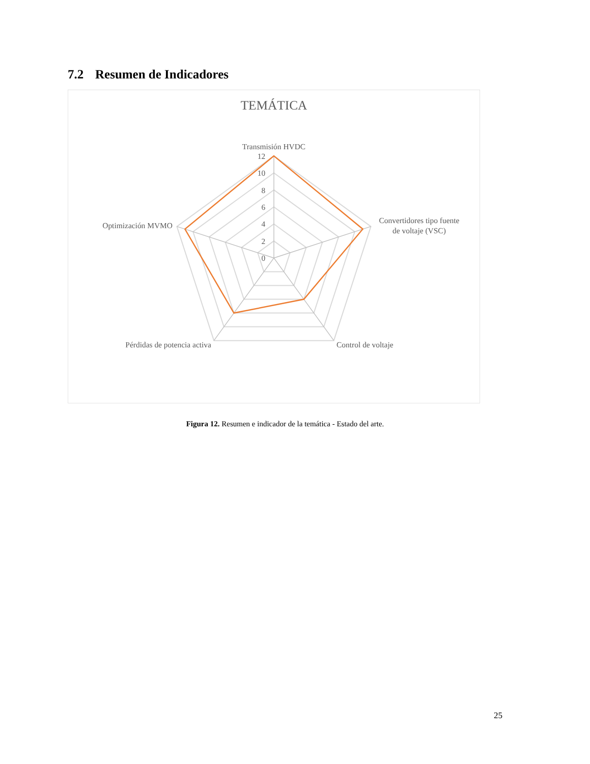7.2 Resumen de Indicadores
TEMÁTICA
12
10
8
6
4
2
0
Transmisión HVDC
Convertidores tipo fuente
de voltaje (VSC)
Control de voltaje
Pérdidas de potencia activa
Optimización MVMO
Figura 12. Resumen e indicador de la temática - Estado del arte.
25